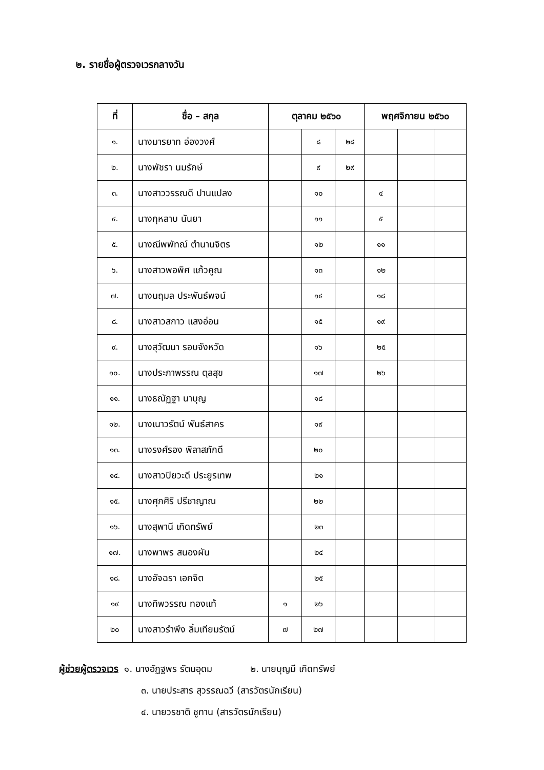๒. รายชื่อผู้ตรวจเวรกลางวัน
| ที่ | ชื่อ – สกุล | ตุลาคม ๒๕๖๐ | | | พฤศจิกายน ๒๕๖๐ | | |
| --- | --- | --- | --- | --- | --- | --- | --- |
| ๑. | นางมารยาท อ่องวงศ์ | | ๘ | ๒๘ | | | |
| ๒. | นางพัชรา นมรักษ์ | | ๙ | ๒๙ | | | |
| ๓. | นางสาววรรณดี ปานแปลง | | ๑๐ | | ๔ | | |
| ๔. | นางกุหลาบ นันยา | | ๑๑ | | ๕ | | |
| ๕. | นางณีพพัทณ์ ตำนานจิตร | | ๑๒ | | ๑๑ | | |
| ๖. | นางสาวพอพิศ แก้วคูณ | | ๑๓ | | ๑๒ | | |
| ๗. | นางนฤมล ประพันธ์พจน์ | | ๑๔ | | ๑๘ | | |
| ๘. | นางสาวสกาว แสงอ่อน | | ๑๕ | | ๑๙ | | |
| ๙. | นางสุวัฒนา รอบจังหวัด | | ๑๖ | | ๒๕ | | |
| ๑๐. | นางประภาพรรณ ตุลสุข | | ๑๗ | | ๒๖ | | |
| ๑๑. | นางธณัฏฐา นาบุญ | | ๑๘ | | | | |
| ๑๒. | นางเนาวรัตน์ พันธ์สาคร | | ๑๙ | | | | |
| ๑๓. | นางรงศ์รอง พิลาสภักดี | | ๒๐ | | | | |
| ๑๔. | นางสาวปิยวะดี ประยูรเทพ | | ๒๑ | | | | |
| ๑๕. | นางศุภศิริ ปรีชาญาณ | | ๒๒ | | | | |
| ๑๖. | นางสุพานี เกิดทรัพย์ | | ๒๓ | | | | |
| ๑๗. | นางพาพร สนองผัน | | ๒๔ | | | | |
| ๑๘. | นางอัจฉรา เอกจิต | | ๒๕ | | | | |
| ๑๙ | นางทิพวรรณ ทองแท้ | ๑ | ๒๖ | | | | |
| ๒๐ | นางสาวรำพึง ลิ้มเทียมรัตน์ | ๗ | ๒๗ | | | | |
ผู้ช่วยผู้ตรวจเวร ๑. นางอัฏฐพร รัตนอุดม ๒. นายบุญมี เกิดทรัพย์
๓. นายประสาร สุวรรณฉวี (สารวัตรนักเรียน)
๔. นายวรชาติ ชูทาน (สารวัตรนักเรียน)